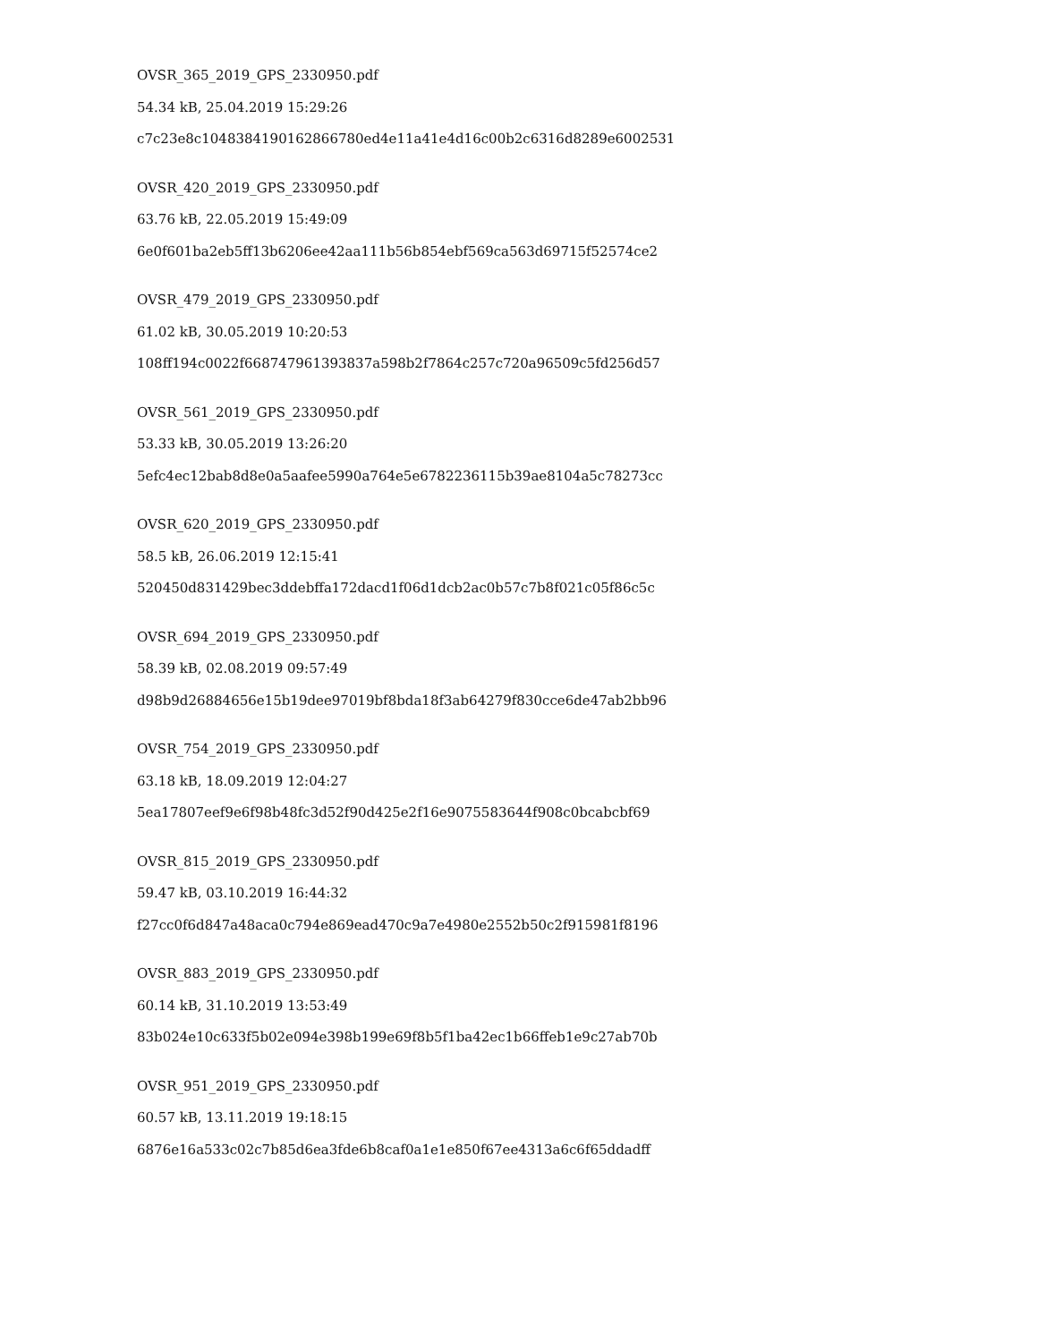OVSR_365_2019_GPS_2330950.pdf
54.34 kB, 25.04.2019 15:29:26
c7c23e8c1048384190162866780ed4e11a41e4d16c00b2c6316d8289e6002531
OVSR_420_2019_GPS_2330950.pdf
63.76 kB, 22.05.2019 15:49:09
6e0f601ba2eb5ff13b6206ee42aa111b56b854ebf569ca563d69715f52574ce2
OVSR_479_2019_GPS_2330950.pdf
61.02 kB, 30.05.2019 10:20:53
108ff194c0022f668747961393837a598b2f7864c257c720a96509c5fd256d57
OVSR_561_2019_GPS_2330950.pdf
53.33 kB, 30.05.2019 13:26:20
5efc4ec12bab8d8e0a5aafee5990a764e5e6782236115b39ae8104a5c78273cc
OVSR_620_2019_GPS_2330950.pdf
58.5 kB, 26.06.2019 12:15:41
520450d831429bec3ddebffa172dacd1f06d1dcb2ac0b57c7b8f021c05f86c5c
OVSR_694_2019_GPS_2330950.pdf
58.39 kB, 02.08.2019 09:57:49
d98b9d26884656e15b19dee97019bf8bda18f3ab64279f830cce6de47ab2bb96
OVSR_754_2019_GPS_2330950.pdf
63.18 kB, 18.09.2019 12:04:27
5ea17807eef9e6f98b48fc3d52f90d425e2f16e9075583644f908c0bcabcbf69
OVSR_815_2019_GPS_2330950.pdf
59.47 kB, 03.10.2019 16:44:32
f27cc0f6d847a48aca0c794e869ead470c9a7e4980e2552b50c2f915981f8196
OVSR_883_2019_GPS_2330950.pdf
60.14 kB, 31.10.2019 13:53:49
83b024e10c633f5b02e094e398b199e69f8b5f1ba42ec1b66ffeb1e9c27ab70b
OVSR_951_2019_GPS_2330950.pdf
60.57 kB, 13.11.2019 19:18:15
6876e16a533c02c7b85d6ea3fde6b8caf0a1e1e850f67ee4313a6c6f65ddadff